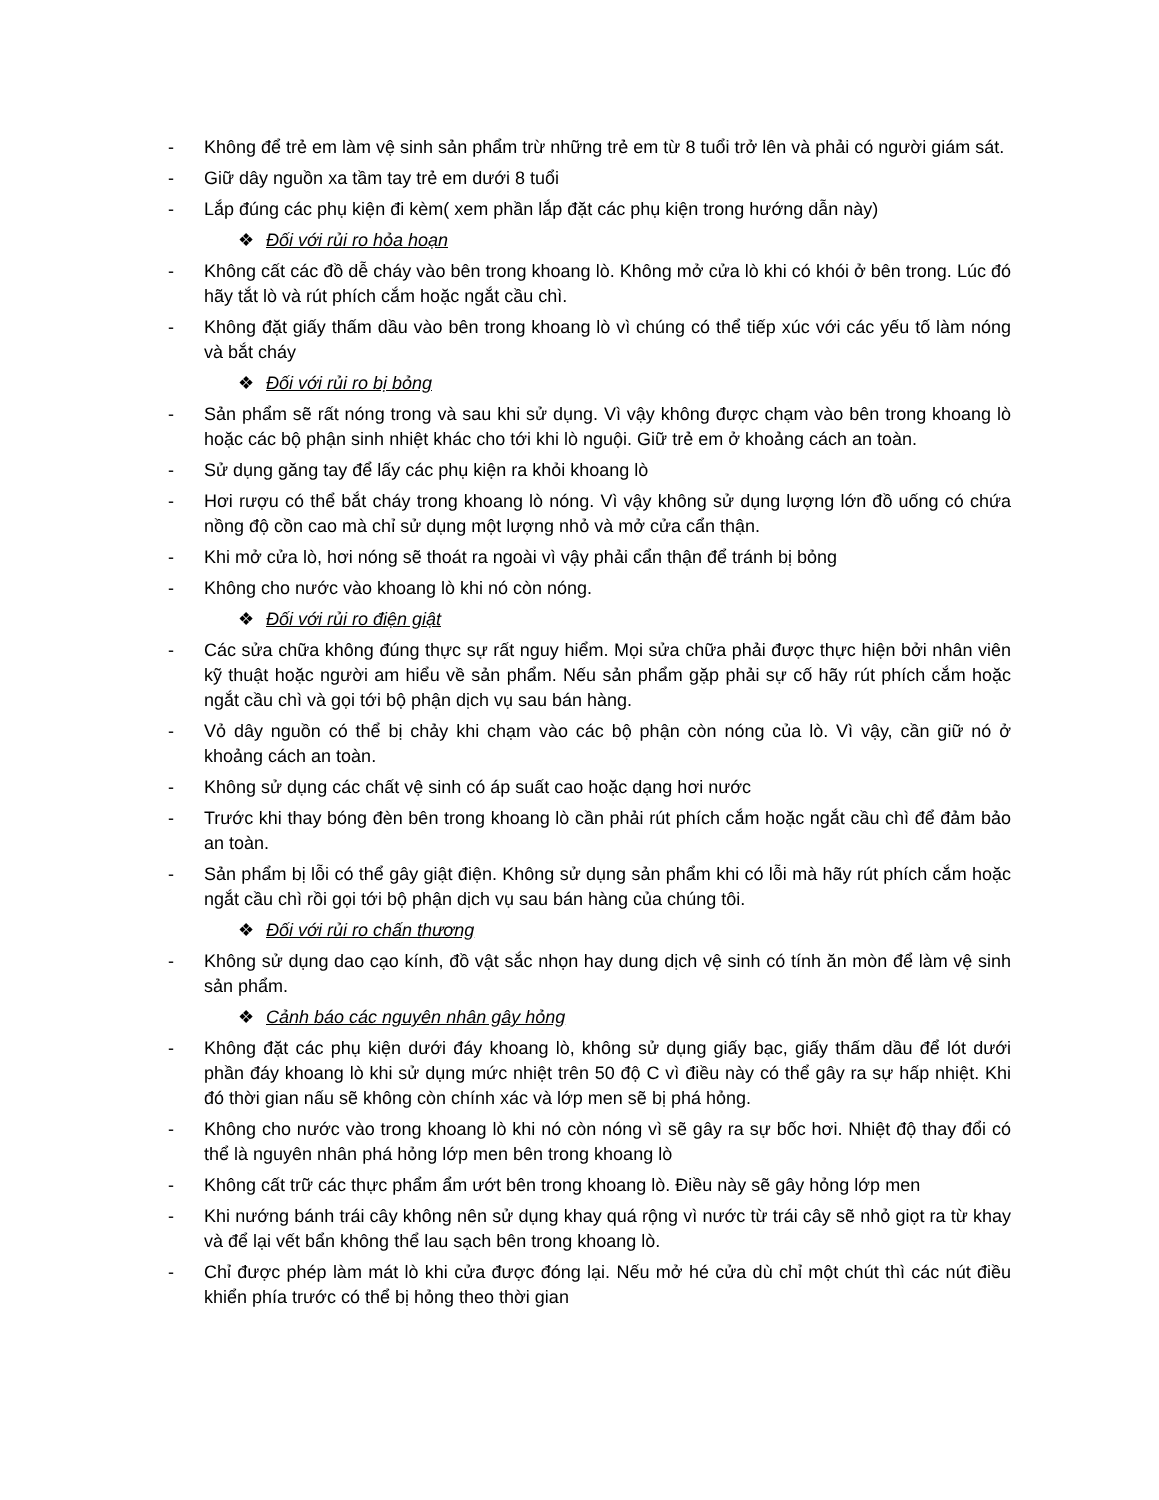- Không để trẻ em làm vệ sinh sản phẩm trừ những trẻ em từ 8 tuổi trở lên và phải có người giám sát.
- Giữ dây nguồn xa tầm tay trẻ em dưới 8 tuổi
- Lắp đúng các phụ kiện đi kèm( xem phần lắp đặt các phụ kiện trong hướng dẫn này)
❖ Đối với rủi ro hỏa hoạn
- Không cất các đồ dễ cháy vào bên trong khoang lò. Không mở cửa lò khi có khói ở bên trong. Lúc đó hãy tắt lò và rút phích cắm hoặc ngắt cầu chì.
- Không đặt giấy thấm dầu vào bên trong khoang lò vì chúng có thể tiếp xúc với các yếu tố làm nóng và bắt cháy
❖ Đối với rủi ro bị bỏng
- Sản phẩm sẽ rất nóng trong và sau khi sử dụng. Vì vậy không được chạm vào bên trong khoang lò hoặc các bộ phận sinh nhiệt khác cho tới khi lò nguội. Giữ trẻ em ở khoảng cách an toàn.
- Sử dụng găng tay để lấy các phụ kiện ra khỏi khoang lò
- Hơi rượu có thể bắt cháy trong khoang lò nóng. Vì vậy không sử dụng lượng lớn đồ uống có chứa nồng độ cồn cao mà chỉ sử dụng một lượng nhỏ và mở cửa cẩn thận.
- Khi mở cửa lò, hơi nóng sẽ thoát ra ngoài vì vậy phải cẩn thận để tránh bị bỏng
- Không cho nước vào khoang lò khi nó còn nóng.
❖ Đối với rủi ro điện giật
- Các sửa chữa không đúng thực sự rất nguy hiểm. Mọi sửa chữa phải được thực hiện bởi nhân viên kỹ thuật hoặc người am hiểu về sản phẩm. Nếu sản phẩm gặp phải sự cố hãy rút phích cắm hoặc ngắt cầu chì và gọi tới bộ phận dịch vụ sau bán hàng.
- Vỏ dây nguồn có thể bị chảy khi chạm vào các bộ phận còn nóng của lò. Vì vậy, cần giữ nó ở khoảng cách an toàn.
- Không sử dụng các chất vệ sinh có áp suất cao hoặc dạng hơi nước
- Trước khi thay bóng đèn bên trong khoang lò cần phải rút phích cắm hoặc ngắt cầu chì để đảm bảo an toàn.
- Sản phẩm bị lỗi có thể gây giật điện. Không sử dụng sản phẩm khi có lỗi mà hãy rút phích cắm hoặc ngắt cầu chì rồi gọi tới bộ phận dịch vụ sau bán hàng của chúng tôi.
❖ Đối với rủi ro chấn thương
- Không sử dụng dao cạo kính, đồ vật sắc nhọn hay dung dịch vệ sinh có tính ăn mòn để làm vệ sinh sản phẩm.
❖ Cảnh báo các nguyên nhân gây hỏng
- Không đặt các phụ kiện dưới đáy khoang lò, không sử dụng giấy bạc, giấy thấm dầu để lót dưới phần đáy khoang lò khi sử dụng mức nhiệt trên 50 độ C vì điều này có thể gây ra sự hấp nhiệt. Khi đó thời gian nấu sẽ không còn chính xác và lớp men sẽ bị phá hỏng.
- Không cho nước vào trong khoang lò khi nó còn nóng vì sẽ gây ra sự bốc hơi. Nhiệt độ thay đổi có thể là nguyên nhân phá hỏng lớp men bên trong khoang lò
- Không cất trữ các thực phẩm ẩm ướt bên trong khoang lò. Điều này sẽ gây hỏng lớp men
- Khi nướng bánh trái cây không nên sử dụng khay quá rộng vì nước từ trái cây sẽ nhỏ giọt ra từ khay và để lại vết bẩn không thể lau sạch bên trong khoang lò.
- Chỉ được phép làm mát lò khi cửa được đóng lại. Nếu mở hé cửa dù chỉ một chút thì các nút điều khiển phía trước có thể bị hỏng theo thời gian